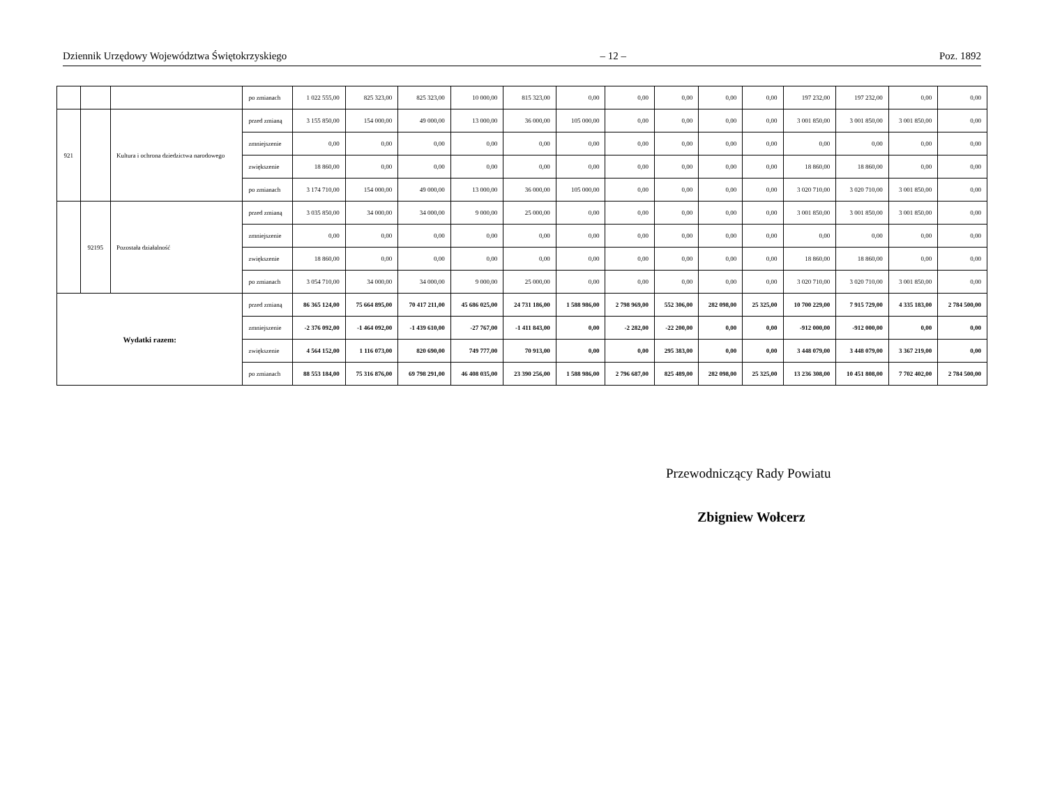Dziennik Urzędowy Województwa Świętokrzyskiego – 12 – Poz. 1892
| | | | po zmianach | 1 022 555,00 | 825 323,00 | 825 323,00 | 10 000,00 | 815 323,00 | 0,00 | 0,00 | 0,00 | 0,00 | 0,00 | 197 232,00 | 197 232,00 | 0,00 | 0,00 |
| 921 | | Kultura i ochrona dziedzictwa narodowego | przed zmianą | 3 155 850,00 | 154 000,00 | 49 000,00 | 13 000,00 | 36 000,00 | 105 000,00 | 0,00 | 0,00 | 0,00 | 0,00 | 3 001 850,00 | 3 001 850,00 | 3 001 850,00 | 0,00 |
| | | | zmniejszenie | 0,00 | 0,00 | 0,00 | 0,00 | 0,00 | 0,00 | 0,00 | 0,00 | 0,00 | 0,00 | 0,00 | 0,00 | 0,00 | 0,00 |
| | | | zwiększenie | 18 860,00 | 0,00 | 0,00 | 0,00 | 0,00 | 0,00 | 0,00 | 0,00 | 0,00 | 0,00 | 18 860,00 | 18 860,00 | 0,00 | 0,00 |
| | | | po zmianach | 3 174 710,00 | 154 000,00 | 49 000,00 | 13 000,00 | 36 000,00 | 105 000,00 | 0,00 | 0,00 | 0,00 | 0,00 | 3 020 710,00 | 3 020 710,00 | 3 001 850,00 | 0,00 |
| | 92195 | Pozostała działalność | przed zmianą | 3 035 850,00 | 34 000,00 | 34 000,00 | 9 000,00 | 25 000,00 | 0,00 | 0,00 | 0,00 | 0,00 | 0,00 | 3 001 850,00 | 3 001 850,00 | 3 001 850,00 | 0,00 |
| | | | zmniejszenie | 0,00 | 0,00 | 0,00 | 0,00 | 0,00 | 0,00 | 0,00 | 0,00 | 0,00 | 0,00 | 0,00 | 0,00 | 0,00 | 0,00 |
| | | | zwiększenie | 18 860,00 | 0,00 | 0,00 | 0,00 | 0,00 | 0,00 | 0,00 | 0,00 | 0,00 | 0,00 | 18 860,00 | 18 860,00 | 0,00 | 0,00 |
| | | | po zmianach | 3 054 710,00 | 34 000,00 | 34 000,00 | 9 000,00 | 25 000,00 | 0,00 | 0,00 | 0,00 | 0,00 | 0,00 | 3 020 710,00 | 3 020 710,00 | 3 001 850,00 | 0,00 |
| Wydatki razem: | | | przed zmianą | 86 365 124,00 | 75 664 895,00 | 70 417 211,00 | 45 686 025,00 | 24 731 186,00 | 1 588 986,00 | 2 798 969,00 | 552 306,00 | 282 098,00 | 25 325,00 | 10 700 229,00 | 7 915 729,00 | 4 335 183,00 | 2 784 500,00 |
| | | | zmniejszenie | -2 376 092,00 | -1 464 092,00 | -1 439 610,00 | -27 767,00 | -1 411 843,00 | 0,00 | -2 282,00 | -22 200,00 | 0,00 | 0,00 | -912 000,00 | -912 000,00 | 0,00 | 0,00 |
| | | | zwiększenie | 4 564 152,00 | 1 116 073,00 | 820 690,00 | 749 777,00 | 70 913,00 | 0,00 | 0,00 | 295 383,00 | 0,00 | 0,00 | 3 448 079,00 | 3 448 079,00 | 3 367 219,00 | 0,00 |
| | | | po zmianach | 88 553 184,00 | 75 316 876,00 | 69 798 291,00 | 46 408 035,00 | 23 390 256,00 | 1 588 986,00 | 2 796 687,00 | 825 489,00 | 282 098,00 | 25 325,00 | 13 236 308,00 | 10 451 808,00 | 7 702 402,00 | 2 784 500,00 |
Przewodniczący Rady Powiatu
Zbigniew Wołcerz